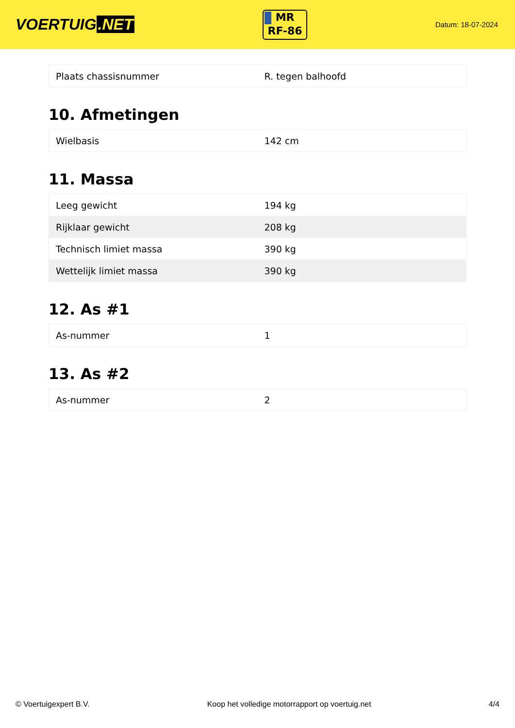VOERTUIG.NET
MR
RF-86
Datum: 18-07-2024
| Plaats chassisnummer | R. tegen balhoofd |
10. Afmetingen
| Wielbasis | 142 cm |
11. Massa
| Leeg gewicht | 194 kg |
| Rijklaar gewicht | 208 kg |
| Technisch limiet massa | 390 kg |
| Wettelijk limiet massa | 390 kg |
12. As #1
| As-nummer | 1 |
13. As #2
| As-nummer | 2 |
© Voertuigexpert B.V. Koop het volledige motorrapport op voertuig.net 4/4